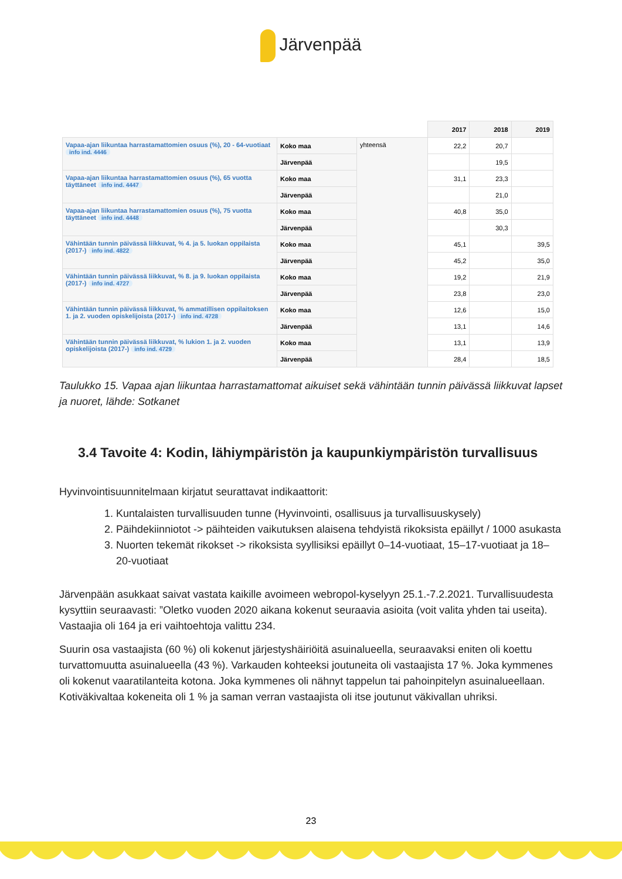Järvenpää
| | | | 2017 | 2018 | 2019 |
| --- | --- | --- | --- | --- | --- |
| Vapaa-ajan liikuntaa harrastamattomien osuus (%), 20 - 64-vuotiaat info ind. 4446 | Koko maa | yhteensä | 22,2 | 20,7 | |
| | Järvenpää | | | 19,5 | |
| Vapaa-ajan liikuntaa harrastamattomien osuus (%), 65 vuotta täyttäneet info ind. 4447 | Koko maa | | 31,1 | 23,3 | |
| | Järvenpää | | | 21,0 | |
| Vapaa-ajan liikuntaa harrastamattomien osuus (%), 75 vuotta täyttäneet info ind. 4448 | Koko maa | | 40,8 | 35,0 | |
| | Järvenpää | | | 30,3 | |
| Vähintään tunnin päivässä liikkuvat, % 4. ja 5. luokan oppilaista (2017-) info ind. 4822 | Koko maa | | 45,1 | | 39,5 |
| | Järvenpää | | 45,2 | | 35,0 |
| Vähintään tunnin päivässä liikkuvat, % 8. ja 9. luokan oppilaista (2017-) info ind. 4727 | Koko maa | | 19,2 | | 21,9 |
| | Järvenpää | | 23,8 | | 23,0 |
| Vähintään tunnin päivässä liikkuvat, % ammatillisen oppilaitoksen 1. ja 2. vuoden opiskelijoista (2017-) info ind. 4728 | Koko maa | | 12,6 | | 15,0 |
| | Järvenpää | | 13,1 | | 14,6 |
| Vähintään tunnin päivässä liikkuvat, % lukion 1. ja 2. vuoden opiskelijoista (2017-) info ind. 4729 | Koko maa | | 13,1 | | 13,9 |
| | Järvenpää | | 28,4 | | 18,5 |
Taulukko 15. Vapaa ajan liikuntaa harrastamattomat aikuiset sekä vähintään tunnin päivässä liikkuvat lapset ja nuoret, lähde: Sotkanet
3.4 Tavoite 4: Kodin, lähiympäristön ja kaupunkiympäristön turvallisuus
Hyvinvointisuunnitelmaan kirjatut seurattavat indikaattorit:
1. Kuntalaisten turvallisuuden tunne (Hyvinvointi, osallisuus ja turvallisuuskysely)
2. Päihdekiinniotot -> päihteiden vaikutuksen alaisena tehdyistä rikoksista epäillyt / 1000 asukasta
3. Nuorten tekemät rikokset -> rikoksista syyllisiksi epäillyt 0–14-vuotiaat, 15–17-vuotiaat ja 18–20-vuotiaat
Järvenpään asukkaat saivat vastata kaikille avoimeen webropol-kyselyyn 25.1.-7.2.2021. Turvallisuudesta kysyttiin seuraavasti: ”Oletko vuoden 2020 aikana kokenut seuraavia asioita (voit valita yhden tai useita). Vastaajia oli 164 ja eri vaihtoehtoja valittu 234.
Suurin osa vastaajista (60 %) oli kokenut järjestyshäiriöitä asuinalueella, seuraavaksi eniten oli koettu turvattomuutta asuinalueella (43 %). Varkauden kohteeksi joutuneita oli vastaajista 17 %. Joka kymmenes oli kokenut vaaratilanteita kotona. Joka kymmenes oli nähnyt tappelun tai pahoinpitelyn asuinalueellaan. Kotiväkivaltaa kokeneita oli 1 % ja saman verran vastaajista oli itse joutunut väkivallan uhriksi.
23